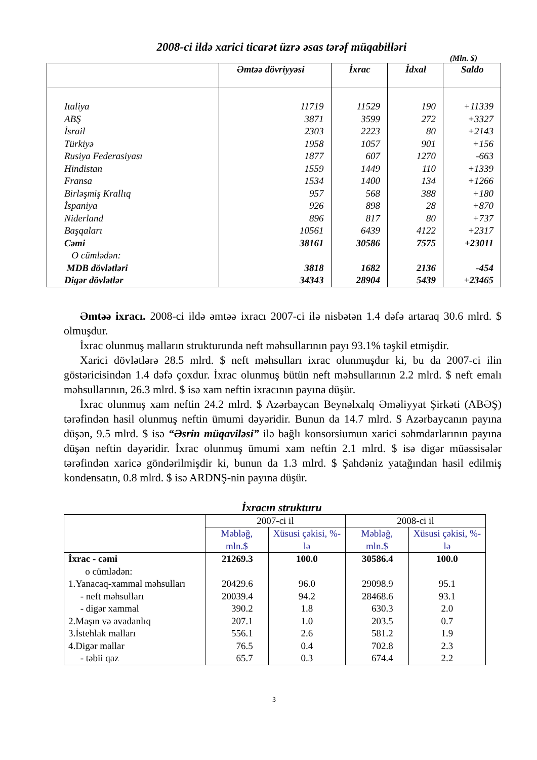2008-ci ildə xarici ticarət üzrə əsas tərəf müqabilləri
(Mln. $)
| | Əmtəə dövriyyəsi | İxrac | İdxal | Saldo |
| --- | --- | --- | --- | --- |
| Italiya | 11719 | 11529 | 190 | +11339 |
| ABŞ | 3871 | 3599 | 272 | +3327 |
| İsrail | 2303 | 2223 | 80 | +2143 |
| Türkiyə | 1958 | 1057 | 901 | +156 |
| Rusiya Federasiyası | 1877 | 607 | 1270 | -663 |
| Hindistan | 1559 | 1449 | 110 | +1339 |
| Fransa | 1534 | 1400 | 134 | +1266 |
| Birləşmiş Krallıq | 957 | 568 | 388 | +180 |
| İspaniya | 926 | 898 | 28 | +870 |
| Niderland | 896 | 817 | 80 | +737 |
| Başqaları | 10561 | 6439 | 4122 | +2317 |
| Cəmi | 38161 | 30586 | 7575 | +23011 |
| O cümlədən: | | | | |
| MDB dövlətləri | 3818 | 1682 | 2136 | -454 |
| Digər dövlətlər | 34343 | 28904 | 5439 | +23465 |
Əmtəə ixracı. 2008-ci ildə əmtəə ixracı 2007-ci ilə nisbətən 1.4 dəfə artaraq 30.6 mlrd. $ olmuşdur.
İxrac olunmuş malların strukturunda neft məhsullarının payı 93.1% təşkil etmişdir.
Xarici dövlətlərə 28.5 mlrd. $ neft məhsulları ixrac olunmuşdur ki, bu da 2007-ci ilin göstəricisindən 1.4 dəfə çoxdur. İxrac olunmuş bütün neft məhsullarının 2.2 mlrd. $ neft emalı məhsullarının, 26.3 mlrd. $ isə xam neftin ixracının payına düşür.
İxrac olunmuş xam neftin 24.2 mlrd. $ Azərbaycan Beynəlxalq Əməliyyat Şirkəti (ABƏŞ) tərəfindən hasil olunmuş neftin ümumi dəyəridir. Bunun da 14.7 mlrd. $ Azərbaycanın payına düşən, 9.5 mlrd. $ isə “Əsrin müqaviləsi” ilə bağlı konsorsiumun xarici səhmdarlarının payına düşən neftin dəyəridir. İxrac olunmuş ümumi xam neftin 2.1 mlrd. $ isə digər müəssisələr tərəfindən xaricə göndərilmişdir ki, bunun da 1.3 mlrd. $ Şahdəniz yatağından hasil edilmiş kondensatın, 0.8 mlrd. $ isə ARDNŞ-nin payına düşür.
İxracın strukturu
| | 2007-ci il | | 2008-ci il | |
| --- | --- | --- | --- | --- |
| | Məbləğ, mln.$ | Xüsusi çəkisi, %-lə | Məbləğ, mln.$ | Xüsusi çəkisi, %-lə |
| İxrac - cəmi | 21269.3 | 100.0 | 30586.4 | 100.0 |
| o cümlədən: | | | | |
| 1.Yanacaq-xammal məhsulları | 20429.6 | 96.0 | 29098.9 | 95.1 |
| - neft məhsulları | 20039.4 | 94.2 | 28468.6 | 93.1 |
| - digər xammal | 390.2 | 1.8 | 630.3 | 2.0 |
| 2.Maşın və avadanlıq | 207.1 | 1.0 | 203.5 | 0.7 |
| 3.İstehlak malları | 556.1 | 2.6 | 581.2 | 1.9 |
| 4.Digər mallar | 76.5 | 0.4 | 702.8 | 2.3 |
| - təbii qaz | 65.7 | 0.3 | 674.4 | 2.2 |
3